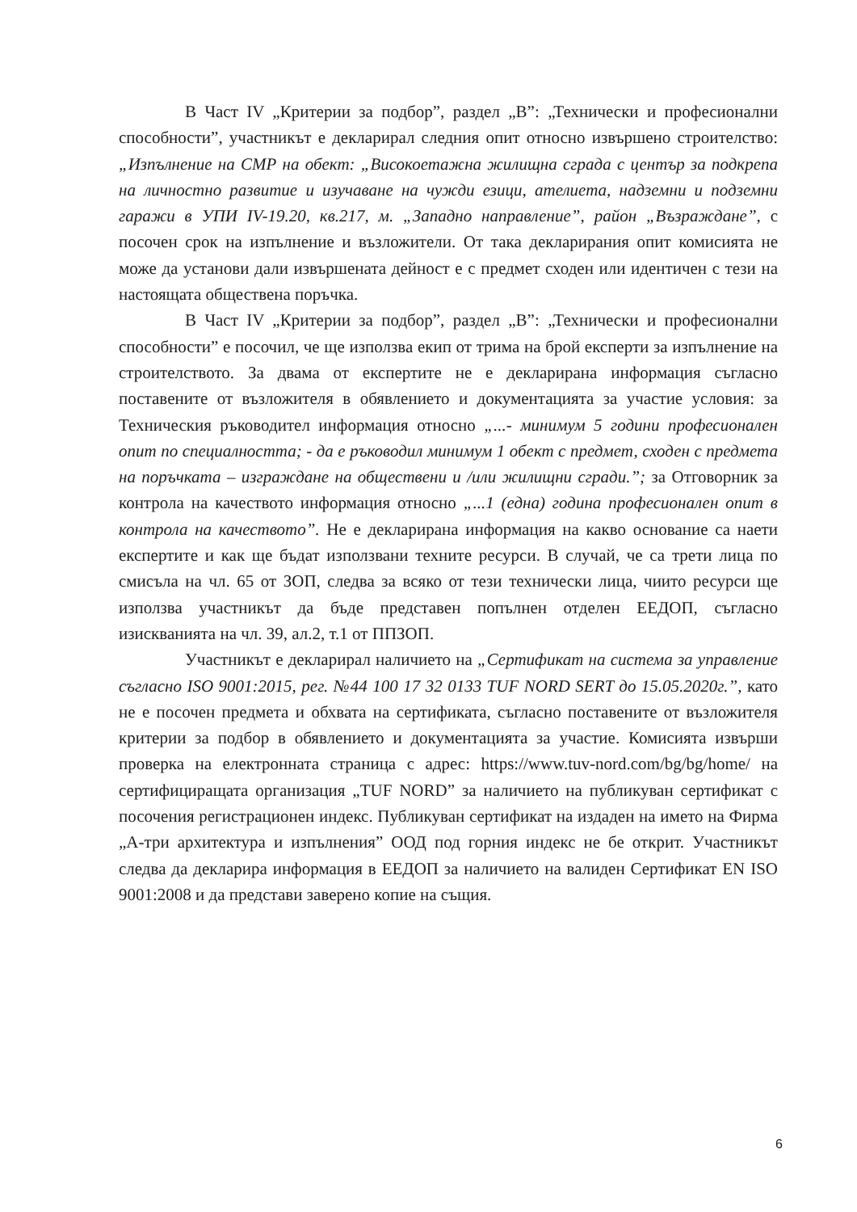В Част IV „Критерии за подбор”, раздел „В”: „Технически и професионални способности”, участникът е декларирал следния опит относно извършено строителство: „Изпълнение на СМР на обект: „Високоетажна жилищна сграда с център за подкрепа на личностно развитие и изучаване на чужди езици, ателиета, надземни и подземни гаражи в УПИ IV-19.20, кв.217, м. „Западно направление”, район „Възраждане”, с посочен срок на изпълнение и възложители. От така декларирания опит комисията не може да установи дали извършената дейност е с предмет сходен или идентичен с тези на настоящата обществена поръчка.
В Част IV „Критерии за подбор”, раздел „В”: „Технически и професионални способности” е посочил, че ще използва екип от трима на брой експерти за изпълнение на строителството. За двама от експертите не е декларирана информация съгласно поставените от възложителя в обявлението и документацията за участие условия: за Техническия ръководител информация относно „...- минимум 5 години професионален опит по специалността; - да е ръководил минимум 1 обект с предмет, сходен с предмета на поръчката – изграждане на обществени и /или жилищни сгради.”; за Отговорник за контрола на качеството информация относно „...1 (една) година професионален опит в контрола на качеството”. Не е декларирана информация на какво основание са наети експертите и как ще бъдат използвани техните ресурси. В случай, че са трети лица по смисъла на чл. 65 от ЗОП, следва за всяко от тези технически лица, чиито ресурси ще използва участникът да бъде представен попълнен отделен ЕЕДОП, съгласно изискванията на чл. 39, ал.2, т.1 от ППЗОП.
Участникът е декларирал наличието на „Сертификат на система за управление съгласно ISO 9001:2015, рег. №44 100 17 32 0133 TUF NORD SERT до 15.05.2020г.”, като не е посочен предмета и обхвата на сертификата, съгласно поставените от възложителя критерии за подбор в обявлението и документацията за участие. Комисията извърши проверка на електронната страница с адрес: https://www.tuv-nord.com/bg/bg/home/ на сертифициращата организация „TUF NORD” за наличието на публикуван сертификат с посочения регистрационен индекс. Публикуван сертификат на издаден на името на Фирма „А-три архитектура и изпълнения” ООД под горния индекс не бе открит. Участникът следва да декларира информация в ЕЕДОП за наличието на валиден Сертификат EN ISO 9001:2008 и да представи заверено копие на същия.
6